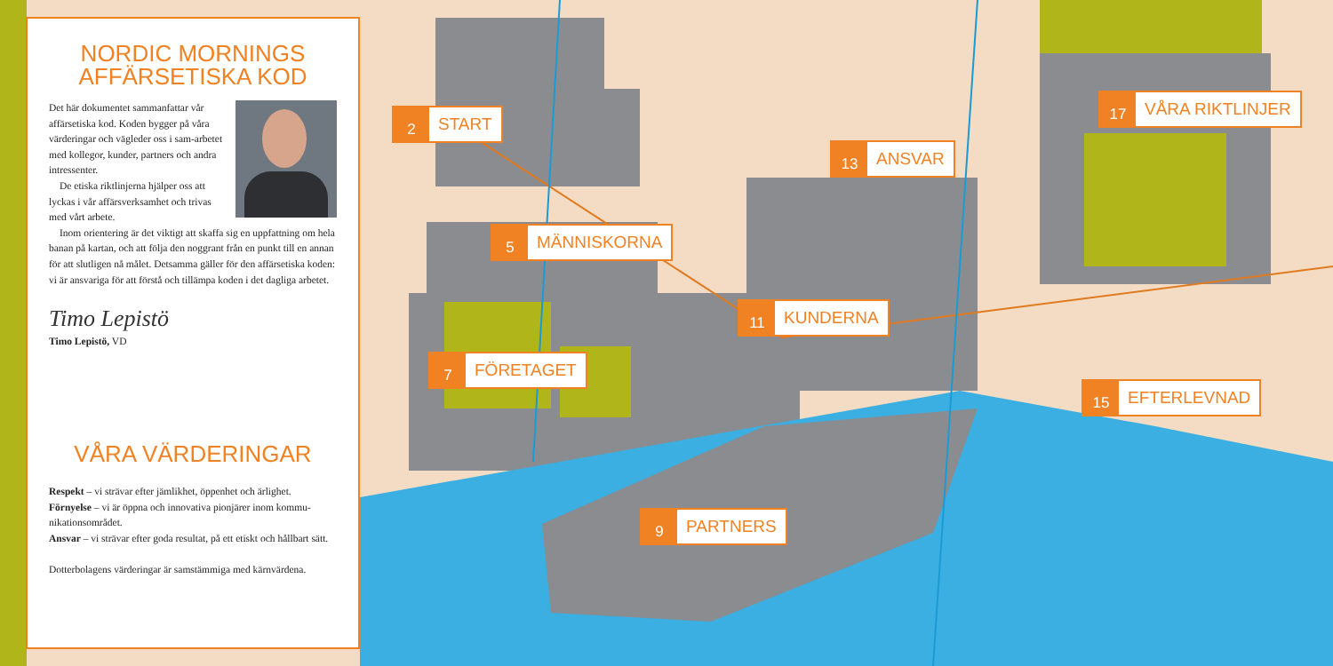NORDIC MORNINGS
AFFÄRSETISKA KOD
Det här dokumentet sammanfattar vår affärsetiska kod. Koden bygger på våra värderingar och vägleder oss i sam-arbetet med kollegor, kunder, partners och andra intressenter.
De etiska riktlinjerna hjälper oss att lyckas i vår affärsverksamhet och trivas med vårt arbete.
Inom orientering är det viktigt att skaffa sig en uppfattning om hela banan på kartan, och att följa den noggrant från en punkt till en annan för att slutligen nå målet. Detsamma gäller för den affärsetiska koden: vi är ansvariga för att förstå och tillämpa koden i det dagliga arbetet.
Timo Lepistö
Timo Lepistö, VD
VÅRA VÄRDERINGAR
Respekt – vi strävar efter jämlikhet, öppenhet och ärlighet.
Förnyelse – vi är öppna och innovativa pionjärer inom kommu-nikationsområdet.
Ansvar – vi strävar efter goda resultat, på ett etiskt och hållbart sätt.
Dotterbolagens värderingar är samstämmiga med kärnvärdena.
2 START
17 VÅRA RIKTLINJER
13 ANSVAR
5 MÄNNISKORNA
11 KUNDERNA
7 FÖRETAGET
15 EFTERLEVNAD
9 PARTNERS